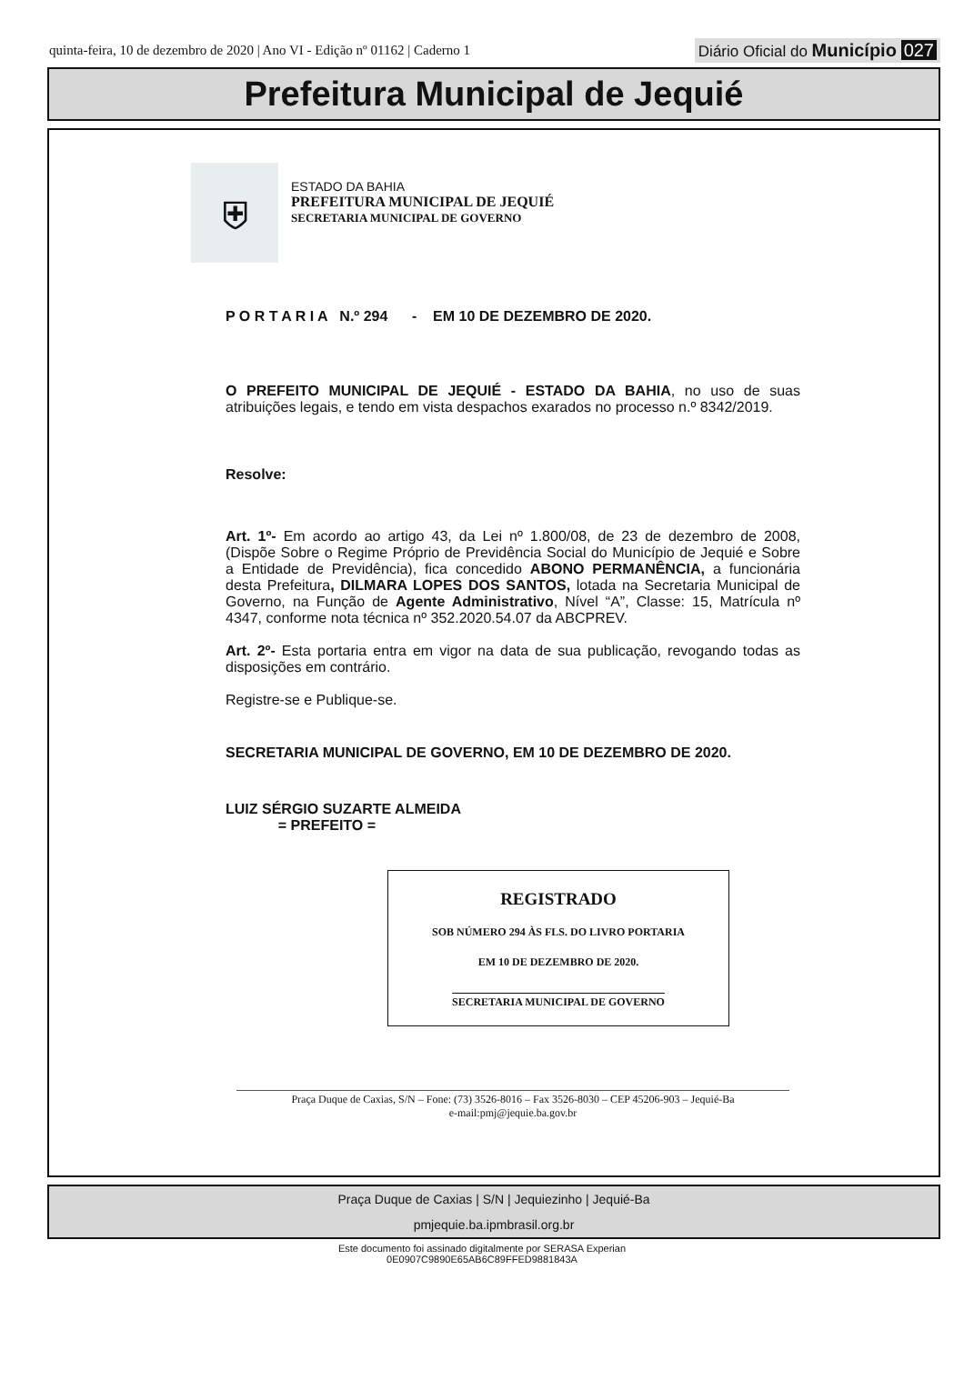quinta-feira, 10 de dezembro de 2020 | Ano VI - Edição nº 01162 | Caderno 1
Diário Oficial do Município 027
Prefeitura Municipal de Jequié
⛨
ESTADO DA BAHIA
PREFEITURA MUNICIPAL DE JEQUIÉ
SECRETARIA MUNICIPAL DE GOVERNO
P O R T A R I A N.º 294 - EM 10 DE DEZEMBRO DE 2020.
O PREFEITO MUNICIPAL DE JEQUIÉ - ESTADO DA BAHIA, no uso de suas atribuições legais, e tendo em vista despachos exarados no processo n.º 8342/2019.
Resolve:
Art. 1º- Em acordo ao artigo 43, da Lei nº 1.800/08, de 23 de dezembro de 2008, (Dispõe Sobre o Regime Próprio de Previdência Social do Município de Jequié e Sobre a Entidade de Previdência), fica concedido ABONO PERMANÊNCIA, a funcionária desta Prefeitura, DILMARA LOPES DOS SANTOS, lotada na Secretaria Municipal de Governo, na Função de Agente Administrativo, Nível “A”, Classe: 15, Matrícula nº 4347, conforme nota técnica nº 352.2020.54.07 da ABCPREV.
Art. 2º- Esta portaria entra em vigor na data de sua publicação, revogando todas as disposições em contrário.
Registre-se e Publique-se.
SECRETARIA MUNICIPAL DE GOVERNO, EM 10 DE DEZEMBRO DE 2020.
LUIZ SÉRGIO SUZARTE ALMEIDA
= PREFEITO =
REGISTRADO
SOB NÚMERO 294 ÀS FLS. DO LIVRO PORTARIA
EM 10 DE DEZEMBRO DE 2020.
SECRETARIA MUNICIPAL DE GOVERNO
Praça Duque de Caxias, S/N – Fone: (73) 3526-8016 – Fax 3526-8030 – CEP 45206-903 – Jequié-Ba
e-mail:pmj@jequie.ba.gov.br
Praça Duque de Caxias | S/N | Jequiezinho | Jequié-Ba
pmjequie.ba.ipmbrasil.org.br
Este documento foi assinado digitalmente por SERASA Experian
0E0907C9890E65AB6C89FFED9881843A